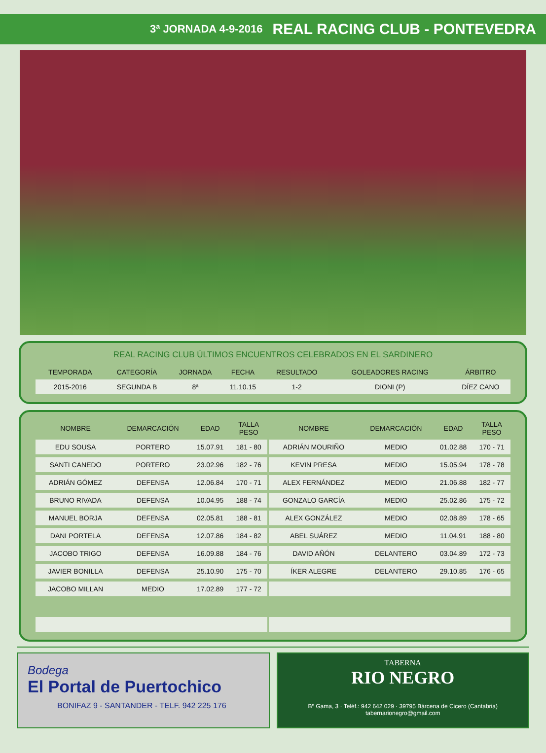3ª JORNADA 4-9-2016 REAL RACING CLUB - PONTEVEDRA
REAL RACING CLUB ÚLTIMOS ENCUENTROS CELEBRADOS EN EL SARDINERO
| TEMPORADA | CATEGORÍA | JORNADA | FECHA | RESULTADO | GOLEADORES RACING | ÁRBITRO |
| --- | --- | --- | --- | --- | --- | --- |
| 2015-2016 | SEGUNDA B | 8ª | 11.10.15 | 1-2 | DIONI (P) | DÍEZ CANO |
| NOMBRE | DEMARCACIÓN | EDAD | TALLA PESO | | NOMBRE | DEMARCACIÓN | EDAD | TALLA PESO |
| --- | --- | --- | --- | --- | --- | --- | --- | --- |
| EDU SOUSA | PORTERO | 15.07.91 | 181 - 80 | | ADRIÁN MOURIÑO | MEDIO | 01.02.88 | 170 - 71 |
| SANTI CANEDO | PORTERO | 23.02.96 | 182 - 76 | | KEVIN PRESA | MEDIO | 15.05.94 | 178 - 78 |
| ADRIÁN GÓMEZ | DEFENSA | 12.06.84 | 170 - 71 | | ALEX FERNÁNDEZ | MEDIO | 21.06.88 | 182 - 77 |
| BRUNO RIVADA | DEFENSA | 10.04.95 | 188 - 74 | | GONZALO GARCÍA | MEDIO | 25.02.86 | 175 - 72 |
| MANUEL BORJA | DEFENSA | 02.05.81 | 188 - 81 | | ALEX GONZÁLEZ | MEDIO | 02.08.89 | 178 - 65 |
| DANI PORTELA | DEFENSA | 12.07.86 | 184 - 82 | | ABEL SUÁREZ | MEDIO | 11.04.91 | 188 - 80 |
| JACOBO TRIGO | DEFENSA | 16.09.88 | 184 - 76 | | DAVID AÑÓN | DELANTERO | 03.04.89 | 172 - 73 |
| JAVIER BONILLA | DEFENSA | 25.10.90 | 175 - 70 | | ÍKER ALEGRE | DELANTERO | 29.10.85 | 176 - 65 |
| JACOBO MILLAN | MEDIO | 17.02.89 | 177 - 72 | | | | | |
Bodega
El Portal de Puertochico
BONIFAZ 9 - SANTANDER - TELF. 942 225 176
TABERNA
RIO NEGRO
Bº Gama, 3 · Teléf.: 942 642 029 · 39795 Bárcena de Cicero (Cantabria)
tabernarionegro@gmail.com